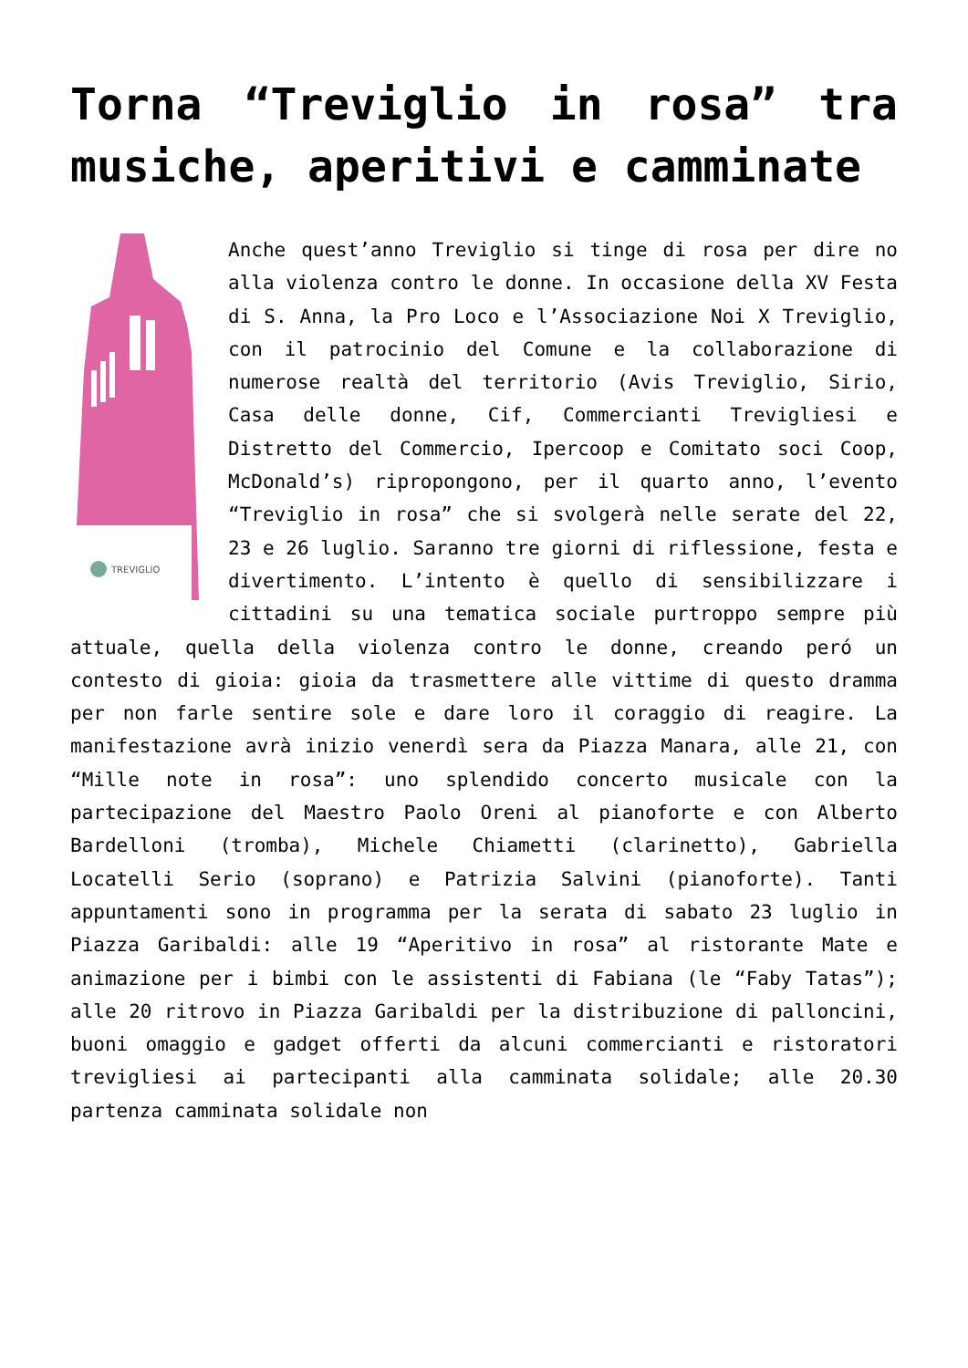Torna “Treviglio in rosa” tra musiche, aperitivi e camminate
TREVIGLIO
Anche quest’anno Treviglio si tinge di rosa per dire no alla violenza contro le donne. In occasione della XV Festa di S. Anna, la Pro Loco e l’Associazione Noi X Treviglio, con il patrocinio del Comune e la collaborazione di numerose realtà del territorio (Avis Treviglio, Sirio, Casa delle donne, Cif, Commercianti Trevigliesi e Distretto del Commercio, Ipercoop e Comitato soci Coop, McDonald’s) ripropongono, per il quarto anno, l’evento “Treviglio in rosa” che si svolgerà nelle serate del 22, 23 e 26 luglio. Saranno tre giorni di riflessione, festa e divertimento. L’intento è quello di sensibilizzare i cittadini su una tematica sociale purtroppo sempre più attuale, quella della violenza contro le donne, creando peró un contesto di gioia: gioia da trasmettere alle vittime di questo dramma per non farle sentire sole e dare loro il coraggio di reagire. La manifestazione avrà inizio venerdì sera da Piazza Manara, alle 21, con “Mille note in rosa”: uno splendido concerto musicale con la partecipazione del Maestro Paolo Oreni al pianoforte e con Alberto Bardelloni (tromba), Michele Chiametti (clarinetto), Gabriella Locatelli Serio (soprano) e Patrizia Salvini (pianoforte). Tanti appuntamenti sono in programma per la serata di sabato 23 luglio in Piazza Garibaldi: alle 19 “Aperitivo in rosa” al ristorante Mate e animazione per i bimbi con le assistenti di Fabiana (le “Faby Tatas”); alle 20 ritrovo in Piazza Garibaldi per la distribuzione di palloncini, buoni omaggio e gadget offerti da alcuni commercianti e ristoratori trevigliesi ai partecipanti alla camminata solidale; alle 20.30 partenza camminata solidale non